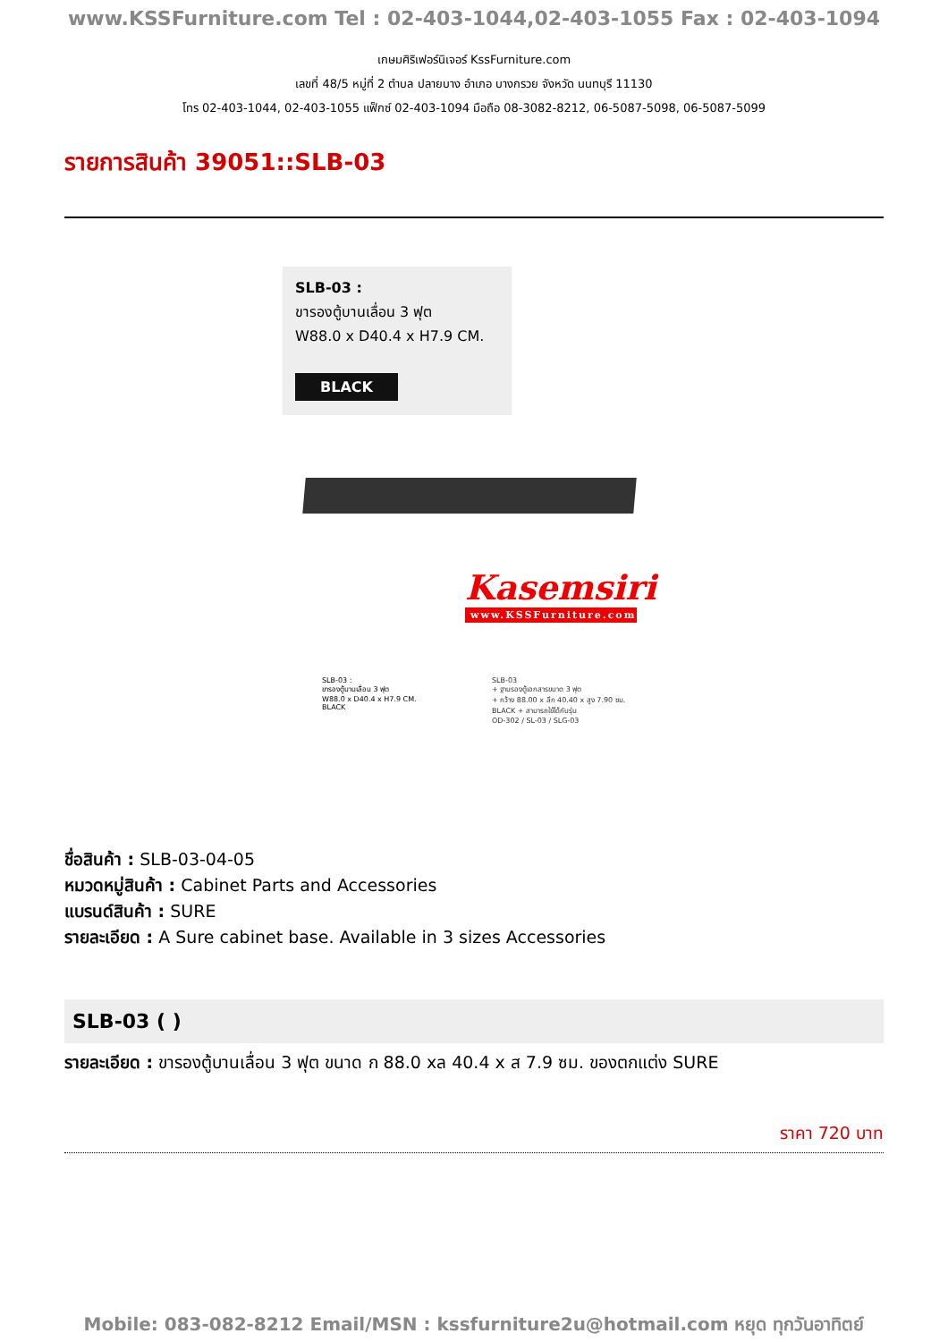www.KSSFurniture.com Tel : 02-403-1044,02-403-1055 Fax : 02-403-1094
เกษมศิริเฟอร์นิเจอร์ KssFurniture.com
เลขที่ 48/5 หมู่ที่ 2 ตำบล ปลายบาง อำเภอ บางกรวย จังหวัด นนทบุรี 11130
โทร 02-403-1044, 02-403-1055 แฟ็กซ์ 02-403-1094 มือถือ 08-3082-8212, 06-5087-5098, 06-5087-5099
รายการสินค้า 39051::SLB-03
SLB-03 :
ขารองตู้บานเลื่อน 3 ฟุต
W88.0 x D40.4 x H7.9 CM.
BLACK
Kasemsiri
www.KSSFurniture.com
SLB-03 :
ขารองตู้บานเลื่อน 3 ฟุต
W88.0 x D40.4 x H7.9 CM.
BLACK
SLB-03
+ ฐานรองตู้เอกสารขนาด 3 ฟุต
+ กว้าง 88.00 x ลึก 40.40 x สูง 7.90 ซม.
BLACK + สามารถใช้ได้กับรุ่น
OD-302 / SL-03 / SLG-03
ชื่อสินค้า : SLB-03-04-05
หมวดหมู่สินค้า : Cabinet Parts and Accessories
แบรนด์สินค้า : SURE
รายละเอียด : A Sure cabinet base. Available in 3 sizes Accessories
SLB-03 ( )
รายละเอียด : ขารองตู้บานเลื่อน 3 ฟุต ขนาด ก 88.0 xล 40.4 x ส 7.9 ซม. ของตกแต่ง SURE
ราคา 720 บาท
Mobile: 083-082-8212 Email/MSN : kssfurniture2u@hotmail.com หยุด ทุกวันอาทิตย์